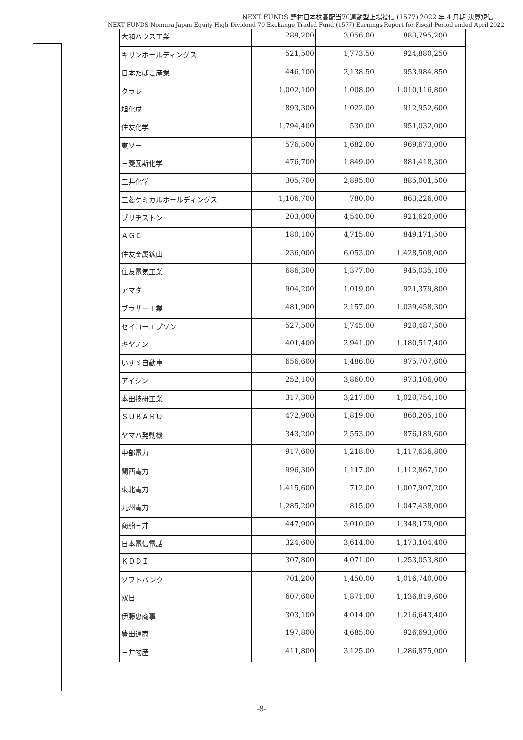NEXT FUNDS 野村日本株高配当70連動型上場投信 (1577) 2022 年 4 月期 決算短信
NEXT FUNDS Nomura Japan Equity High Dividend 70 Exchange Traded Fund (1577) Earnings Report for Fiscal Period ended April 2022
| 大和ハウス工業 | 289,200 | 3,056.00 | 883,795,200 | |
| キリンホールディングス | 521,500 | 1,773.50 | 924,880,250 | |
| 日本たばこ産業 | 446,100 | 2,138.50 | 953,984,850 | |
| クラレ | 1,002,100 | 1,008.00 | 1,010,116,800 | |
| 旭化成 | 893,300 | 1,022.00 | 912,952,600 | |
| 住友化学 | 1,794,400 | 530.00 | 951,032,000 | |
| 東ソー | 576,500 | 1,682.00 | 969,673,000 | |
| 三菱瓦斯化学 | 476,700 | 1,849.00 | 881,418,300 | |
| 三井化学 | 305,700 | 2,895.00 | 885,001,500 | |
| 三菱ケミカルホールディングス | 1,106,700 | 780.00 | 863,226,000 | |
| ブリヂストン | 203,000 | 4,540.00 | 921,620,000 | |
| ＡＧＣ | 180,100 | 4,715.00 | 849,171,500 | |
| 住友金属鉱山 | 236,000 | 6,053.00 | 1,428,508,000 | |
| 住友電気工業 | 686,300 | 1,377.00 | 945,035,100 | |
| アマダ | 904,200 | 1,019.00 | 921,379,800 | |
| ブラザー工業 | 481,900 | 2,157.00 | 1,039,458,300 | |
| セイコーエプソン | 527,500 | 1,745.00 | 920,487,500 | |
| キヤノン | 401,400 | 2,941.00 | 1,180,517,400 | |
| いすゞ自動車 | 656,600 | 1,486.00 | 975,707,600 | |
| アイシン | 252,100 | 3,860.00 | 973,106,000 | |
| 本田技研工業 | 317,300 | 3,217.00 | 1,020,754,100 | |
| ＳＵＢＡＲＵ | 472,900 | 1,819.00 | 860,205,100 | |
| ヤマハ発動機 | 343,200 | 2,553.00 | 876,189,600 | |
| 中部電力 | 917,600 | 1,218.00 | 1,117,636,800 | |
| 関西電力 | 996,300 | 1,117.00 | 1,112,867,100 | |
| 東北電力 | 1,415,600 | 712.00 | 1,007,907,200 | |
| 九州電力 | 1,285,200 | 815.00 | 1,047,438,000 | |
| 商船三井 | 447,900 | 3,010.00 | 1,348,179,000 | |
| 日本電信電話 | 324,600 | 3,614.00 | 1,173,104,400 | |
| ＫＤＤＩ | 307,800 | 4,071.00 | 1,253,053,800 | |
| ソフトバンク | 701,200 | 1,450.00 | 1,016,740,000 | |
| 双日 | 607,600 | 1,871.00 | 1,136,819,600 | |
| 伊藤忠商事 | 303,100 | 4,014.00 | 1,216,643,400 | |
| 豊田通商 | 197,800 | 4,685.00 | 926,693,000 | |
| 三井物産 | 411,800 | 3,125.00 | 1,286,875,000 | |
-8-